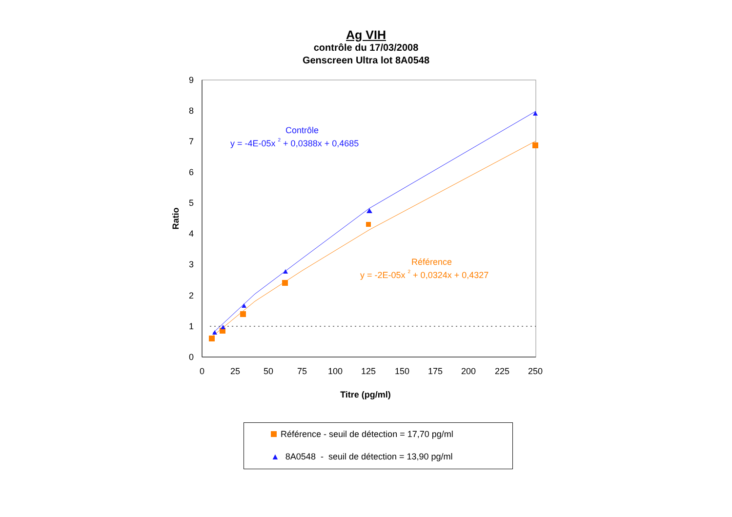Ag VIH
contrôle du 17/03/2008
Genscreen Ultra lot 8A0548
0
1
2
3
4
5
6
7
8
9
0
25
50
75
100
125
150
175
200
225
250
Ratio
Titre (pg/ml)
Contrôle
y = -4E-05x 2 + 0,0388x + 0,4685
Référence
y = -2E-05x 2 + 0,0324x + 0,4327
Référence - seuil de détection = 17,70 pg/ml
▲ 8A0548 - seuil de détection = 13,90 pg/ml